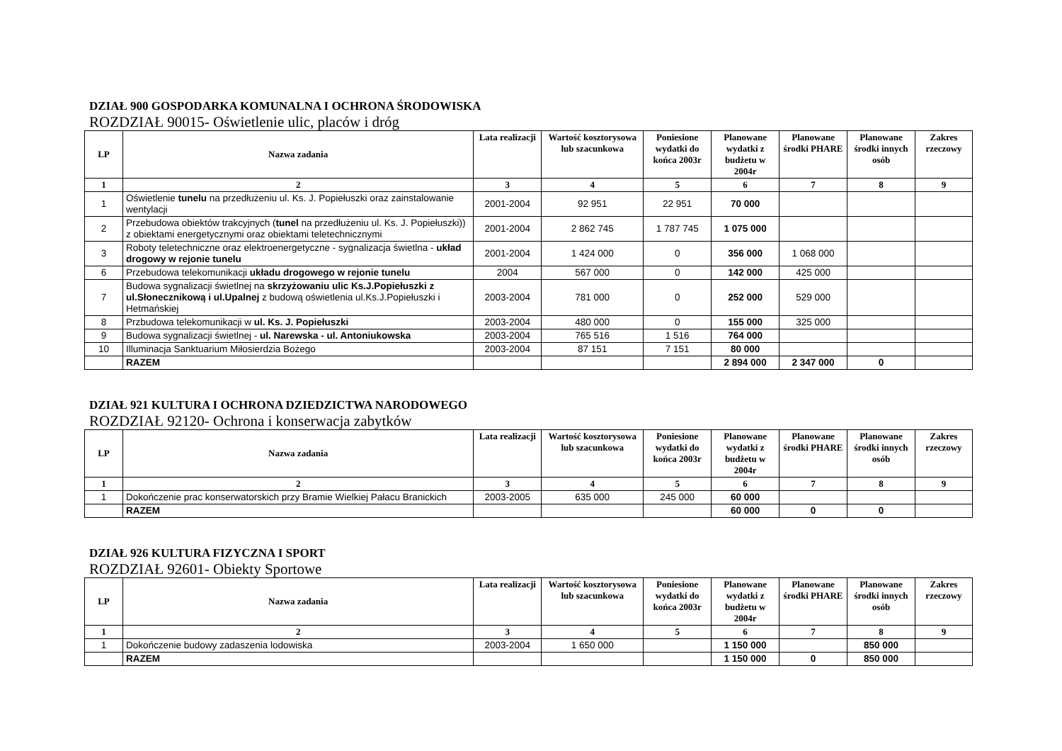DZIAŁ 900 GOSPODARKA KOMUNALNA I OCHRONA ŚRODOWISKA
ROZDZIAŁ 90015- Oświetlenie ulic, placów i dróg
| LP | Nazwa zadania | Lata realizacji | Wartość kosztorysowa lub szacunkowa | Poniesione wydatki do końca 2003r | Planowane wydatki z budżetu w 2004r | Planowane środki PHARE | Planowane środki innych osób | Zakres rzeczowy |
| --- | --- | --- | --- | --- | --- | --- | --- | --- |
| 1 | 2 | 3 | 4 | 5 | 6 | 7 | 8 | 9 |
| 1 | Oświetlenie tunelu na przedłużeniu ul. Ks. J. Popiełuszki oraz zainstalowanie wentylacji | 2001-2004 | 92 951 | 22 951 | 70 000 | | | |
| 2 | Przebudowa obiektów trakcyjnych ( tunel na przedłużeniu ul. Ks. J. Popiełuszki)) z obiektami energetycznymi oraz obiektami teletechnicznymi | 2001-2004 | 2 862 745 | 1 787 745 | 1 075 000 | | | |
| 3 | Roboty teletechniczne oraz elektroenergetyczne - sygnalizacja świetlna - układ drogowy w rejonie tunelu | 2001-2004 | 1 424 000 | 0 | 356 000 | 1 068 000 | | |
| 6 | Przebudowa telekomunikacji układu drogowego w rejonie tunelu | 2004 | 567 000 | 0 | 142 000 | 425 000 | | |
| 7 | Budowa sygnalizacji świetlnej na skrzyżowaniu ulic Ks.J.Popiełuszki z ul.Słonecznikową i ul.Upalnej z budową oświetlenia ul.Ks.J.Popiełuszki i Hetmańskiej | 2003-2004 | 781 000 | 0 | 252 000 | 529 000 | | |
| 8 | Przbudowa telekomunikacji w ul. Ks. J. Popiełuszki | 2003-2004 | 480 000 | 0 | 155 000 | 325 000 | | |
| 9 | Budowa sygnalizacji świetlnej - ul. Narewska - ul. Antoniukowska | 2003-2004 | 765 516 | 1 516 | 764 000 | | | |
| 10 | Illuminacja Sanktuarium Miłosierdzia Bożego | 2003-2004 | 87 151 | 7 151 | 80 000 | | | |
| | RAZEM | | | | 2 894 000 | 2 347 000 | 0 | |
DZIAŁ 921 KULTURA I OCHRONA DZIEDZICTWA NARODOWEGO
ROZDZIAŁ 92120- Ochrona i konserwacja zabytków
| LP | Nazwa zadania | Lata realizacji | Wartość kosztorysowa lub szacunkowa | Poniesione wydatki do końca 2003r | Planowane wydatki z budżetu w 2004r | Planowane środki PHARE | Planowane środki innych osób | Zakres rzeczowy |
| --- | --- | --- | --- | --- | --- | --- | --- | --- |
| 1 | 2 | 3 | 4 | 5 | 6 | 7 | 8 | 9 |
| 1 | Dokończenie prac konserwatorskich przy Bramie Wielkiej Pałacu Branickich | 2003-2005 | 635 000 | 245 000 | 60 000 | | | |
| | RAZEM | | | | 60 000 | 0 | 0 | |
DZIAŁ 926 KULTURA FIZYCZNA I SPORT
ROZDZIAŁ 92601- Obiekty Sportowe
| LP | Nazwa zadania | Lata realizacji | Wartość kosztorysowa lub szacunkowa | Poniesione wydatki do końca 2003r | Planowane wydatki z budżetu w 2004r | Planowane środki PHARE | Planowane środki innych osób | Zakres rzeczowy |
| --- | --- | --- | --- | --- | --- | --- | --- | --- |
| 1 | 2 | 3 | 4 | 5 | 6 | 7 | 8 | 9 |
| 1 | Dokończenie budowy zadaszenia lodowiska | 2003-2004 | 1 650 000 | | 1 150 000 | | 850 000 | |
| | RAZEM | | | | 1 150 000 | 0 | 850 000 | |